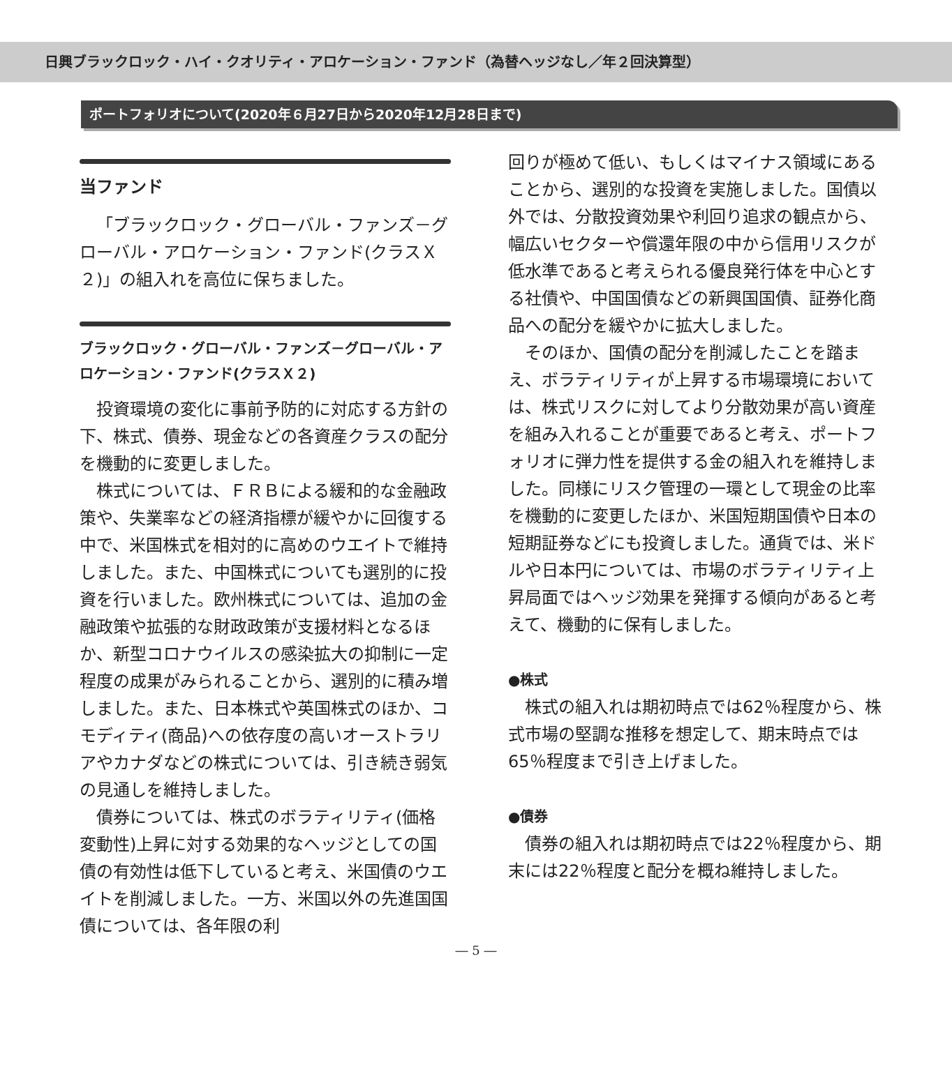日興ブラックロック・ハイ・クオリティ・アロケーション・ファンド（為替ヘッジなし／年２回決算型）
ポートフォリオについて(2020年６月27日から2020年12月28日まで)
当ファンド
「ブラックロック・グローバル・ファンズ－グローバル・アロケーション・ファンド(クラスＸ２)」の組入れを高位に保ちました。
ブラックロック・グローバル・ファンズ－グローバル・アロケーション・ファンド(クラスＸ２)
投資環境の変化に事前予防的に対応する方針の下、株式、債券、現金などの各資産クラスの配分を機動的に変更しました。
株式については、ＦＲＢによる緩和的な金融政策や、失業率などの経済指標が緩やかに回復する中で、米国株式を相対的に高めのウエイトで維持しました。また、中国株式についても選別的に投資を行いました。欧州株式については、追加の金融政策や拡張的な財政政策が支援材料となるほか、新型コロナウイルスの感染拡大の抑制に一定程度の成果がみられることから、選別的に積み増しました。また、日本株式や英国株式のほか、コモディティ(商品)への依存度の高いオーストラリアやカナダなどの株式については、引き続き弱気の見通しを維持しました。
債券については、株式のボラティリティ(価格変動性)上昇に対する効果的なヘッジとしての国債の有効性は低下していると考え、米国債のウエイトを削減しました。一方、米国以外の先進国国債については、各年限の利
回りが極めて低い、もしくはマイナス領域にあることから、選別的な投資を実施しました。国債以外では、分散投資効果や利回り追求の観点から、幅広いセクターや償還年限の中から信用リスクが低水準であると考えられる優良発行体を中心とする社債や、中国国債などの新興国国債、証券化商品への配分を緩やかに拡大しました。
そのほか、国債の配分を削減したことを踏まえ、ボラティリティが上昇する市場環境においては、株式リスクに対してより分散効果が高い資産を組み入れることが重要であると考え、ポートフォリオに弾力性を提供する金の組入れを維持しました。同様にリスク管理の一環として現金の比率を機動的に変更したほか、米国短期国債や日本の短期証券などにも投資しました。通貨では、米ドルや日本円については、市場のボラティリティ上昇局面ではヘッジ効果を発揮する傾向があると考えて、機動的に保有しました。
●株式
株式の組入れは期初時点では62％程度から、株式市場の堅調な推移を想定して、期末時点では65％程度まで引き上げました。
●債券
債券の組入れは期初時点では22％程度から、期末には22％程度と配分を概ね維持しました。
― 5 ―